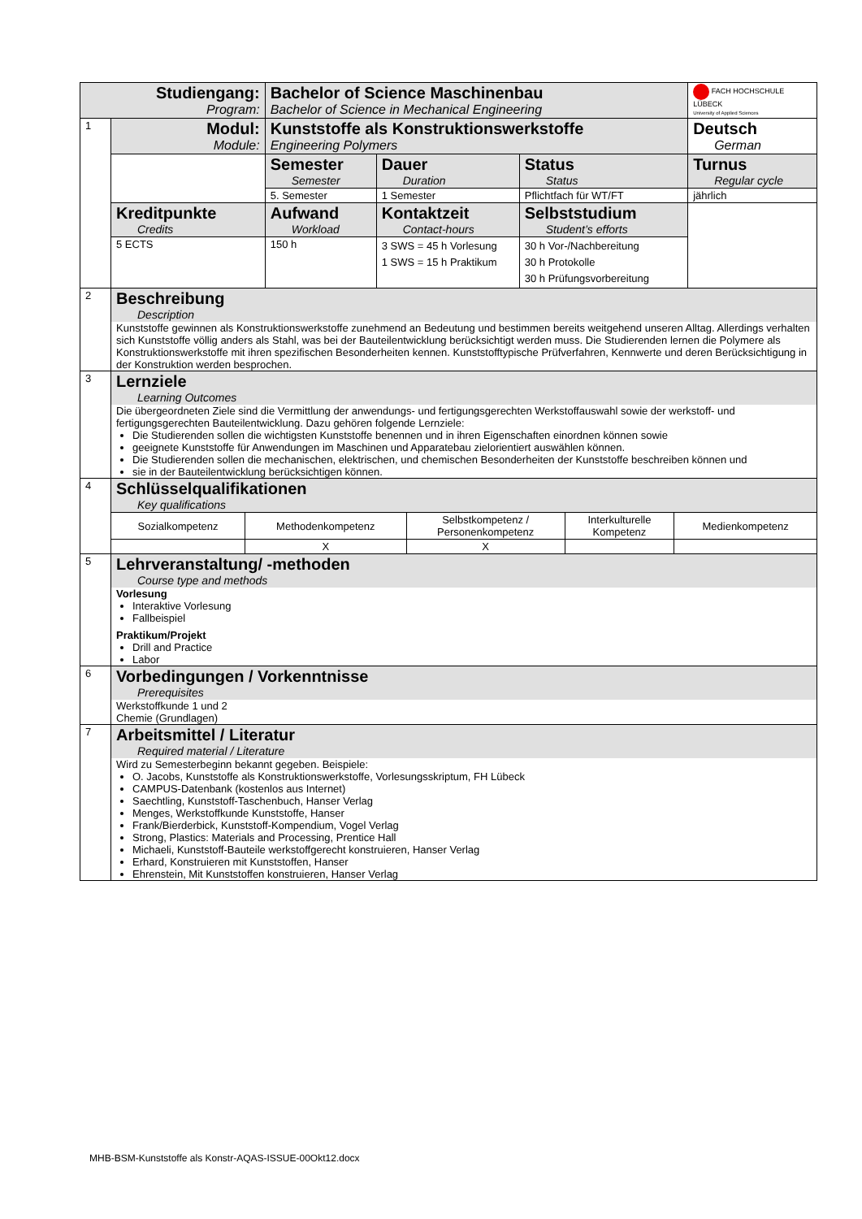| Studiengang: Program: | | Bachelor of Science Maschinenbau Bachelor of Science in Mechanical Engineering | | | FACH HOCHSCHULE LÜBECK University of Applied Sciences |
| 1 | Modul: Module: | Kunststoffe als Konstruktionswerkstoffe Engineering Polymers | | | Deutsch German |
| | | Semester Semester | Dauer Duration | Status Status | Turnus Regular cycle |
| | | 5. Semester | 1 Semester | Pflichtfach für WT/FT | jährlich |
| | Kreditpunkte Credits | Aufwand Workload | Kontaktzeit Contact-hours | Selbststudium Student’s efforts | |
| | 5 ECTS | 150 h | 3 SWS = 45 h Vorlesung 1 SWS = 15 h Praktikum | 30 h Vor-/Nachbereitung 30 h Protokolle 30 h Prüfungsvorbereitung | |
| 2 | Beschreibung Description Kunststoffe gewinnen als Konstruktionswerkstoffe zunehmend an Bedeutung und bestimmen bereits weitgehend unseren Alltag. Allerdings verhalten sich Kunststoffe völlig anders als Stahl, was bei der Bauteilentwicklung berücksichtigt werden muss. Die Studierenden lernen die Polymere als Konstruktionswerkstoffe mit ihren spezifischen Besonderheiten kennen. Kunststofftypische Prüfverfahren, Kennwerte und deren Berücksichtigung in der Konstruktion werden besprochen. | | | | |
| 3 | Lernziele Learning Outcomes Die übergeordneten Ziele sind die Vermittlung der anwendungs- und fertigungsgerechten Werkstoffauswahl sowie der werkstoff- und fertigungsgerechten Bauteilentwicklung. Dazu gehören folgende Lernziele: Die Studierenden sollen die wichtigsten Kunststoffe benennen und in ihren Eigenschaften einordnen können sowie geeignete Kunststoffe für Anwendungen im Maschinen und Apparatebau zielorientiert auswählen können. Die Studierenden sollen die mechanischen, elektrischen, und chemischen Besonderheiten der Kunststoffe beschreiben können und sie in der Bauteilentwicklung berücksichtigen können. | | | | |
| 4 | Schlüsselqualifikationen Key qualifications / Sozialkompetenz / Methodenkompetenz / Selbstkompetenz / Personenkompetenz / Interkulturelle Kompetenz / Medienkompetenz / / / X / X / / / | | | | |
| 5 | Lehrveranstaltung/ -methoden Course type and methods Vorlesung Interaktive Vorlesung Fallbeispiel Praktikum/Projekt Drill and Practice Labor | | | | |
| 6 | Vorbedingungen / Vorkenntnisse Prerequisites Werkstoffkunde 1 und 2 Chemie (Grundlagen) | | | | |
| 7 | Arbeitsmittel / Literatur Required material / Literature Wird zu Semesterbeginn bekannt gegeben. Beispiele: O. Jacobs, Kunststoffe als Konstruktionswerkstoffe, Vorlesungsskriptum, FH Lübeck CAMPUS-Datenbank (kostenlos aus Internet) Saechtling, Kunststoff-Taschenbuch, Hanser Verlag Menges, Werkstoffkunde Kunststoffe, Hanser Frank/Bierderbick, Kunststoff-Kompendium, Vogel Verlag Strong, Plastics: Materials and Processing, Prentice Hall Michaeli, Kunststoff-Bauteile werkstoffgerecht konstruieren, Hanser Verlag Erhard, Konstruieren mit Kunststoffen, Hanser Ehrenstein, Mit Kunststoffen konstruieren, Hanser Verlag | | | | |
MHB-BSM-Kunststoffe als Konstr-AQAS-ISSUE-00Okt12.docx